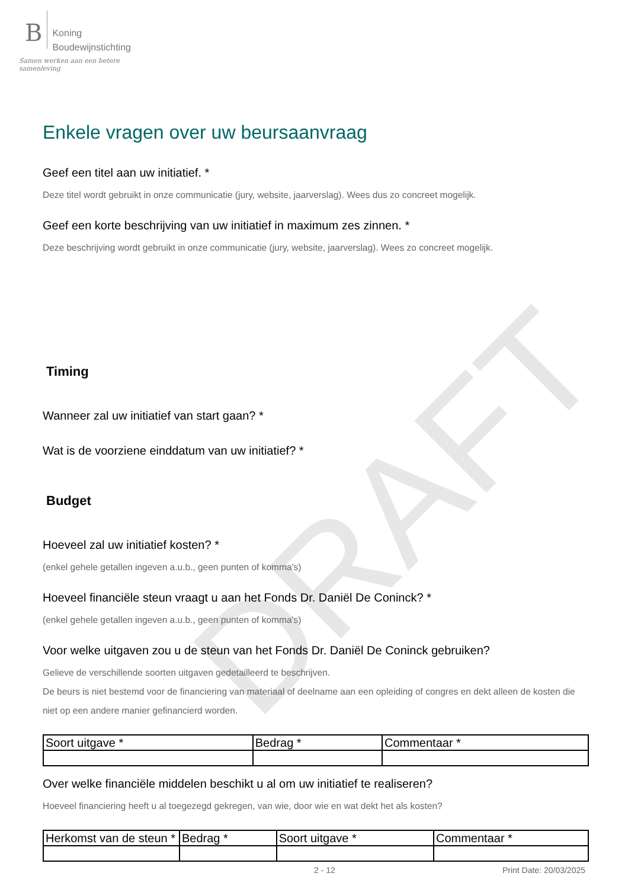DRAFT
B
Koning
Boudewijnstichting
Samen werken aan een betere samenleving
Enkele vragen over uw beursaanvraag
Geef een titel aan uw initiatief. *
Deze titel wordt gebruikt in onze communicatie (jury, website, jaarverslag). Wees dus zo concreet mogelijk.
Geef een korte beschrijving van uw initiatief in maximum zes zinnen. *
Deze beschrijving wordt gebruikt in onze communicatie (jury, website, jaarverslag). Wees zo concreet mogelijk.
Timing
Wanneer zal uw initiatief van start gaan? *
Wat is de voorziene einddatum van uw initiatief? *
Budget
Hoeveel zal uw initiatief kosten? *
(enkel gehele getallen ingeven a.u.b., geen punten of komma's)
Hoeveel financiële steun vraagt u aan het Fonds Dr. Daniël De Coninck? *
(enkel gehele getallen ingeven a.u.b., geen punten of komma's)
Voor welke uitgaven zou u de steun van het Fonds Dr. Daniël De Coninck gebruiken?
Gelieve de verschillende soorten uitgaven gedetailleerd te beschrijven.
De beurs is niet bestemd voor de financiering van materiaal of deelname aan een opleiding of congres en dekt alleen de kosten die niet op een andere manier gefinancierd worden.
| Soort uitgave * | Bedrag * | Commentaar * |
| --- | --- | --- |
Over welke financiële middelen beschikt u al om uw initiatief te realiseren?
Hoeveel financiering heeft u al toegezegd gekregen, van wie, door wie en wat dekt het als kosten?
| Herkomst van de steun * | Bedrag * | Soort uitgave * | Commentaar * |
| --- | --- | --- | --- |
2 - 12 Print Date: 20/03/2025